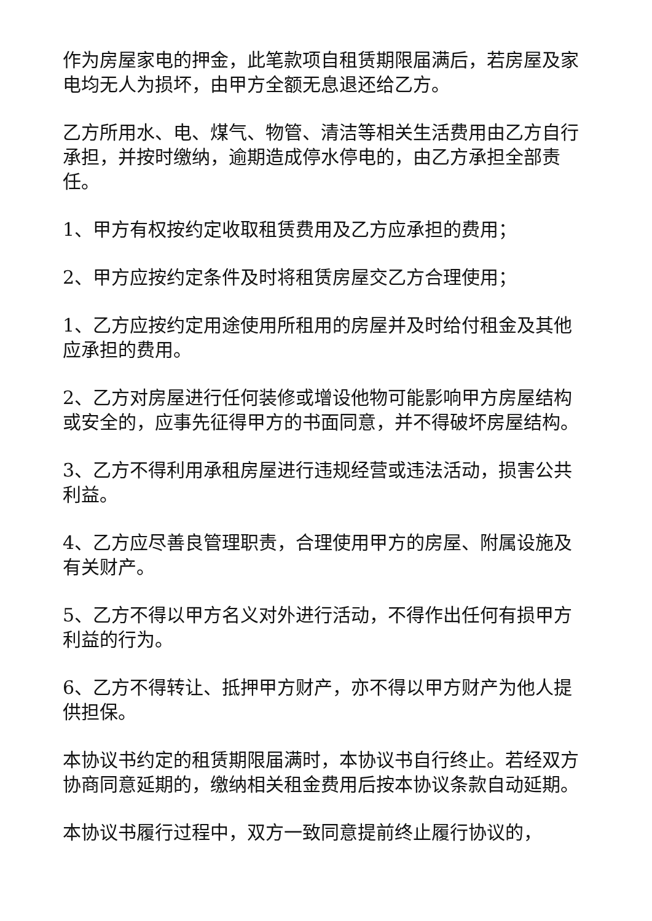作为房屋家电的押金，此笔款项自租赁期限届满后，若房屋及家电均无人为损坏，由甲方全额无息退还给乙方。
乙方所用水、电、煤气、物管、清洁等相关生活费用由乙方自行承担，并按时缴纳，逾期造成停水停电的，由乙方承担全部责任。
1、甲方有权按约定收取租赁费用及乙方应承担的费用；
2、甲方应按约定条件及时将租赁房屋交乙方合理使用；
1、乙方应按约定用途使用所租用的房屋并及时给付租金及其他应承担的费用。
2、乙方对房屋进行任何装修或增设他物可能影响甲方房屋结构或安全的，应事先征得甲方的书面同意，并不得破坏房屋结构。
3、乙方不得利用承租房屋进行违规经营或违法活动，损害公共利益。
4、乙方应尽善良管理职责，合理使用甲方的房屋、附属设施及有关财产。
5、乙方不得以甲方名义对外进行活动，不得作出任何有损甲方利益的行为。
6、乙方不得转让、抵押甲方财产，亦不得以甲方财产为他人提供担保。
本协议书约定的租赁期限届满时，本协议书自行终止。若经双方协商同意延期的，缴纳相关租金费用后按本协议条款自动延期。
本协议书履行过程中，双方一致同意提前终止履行协议的，